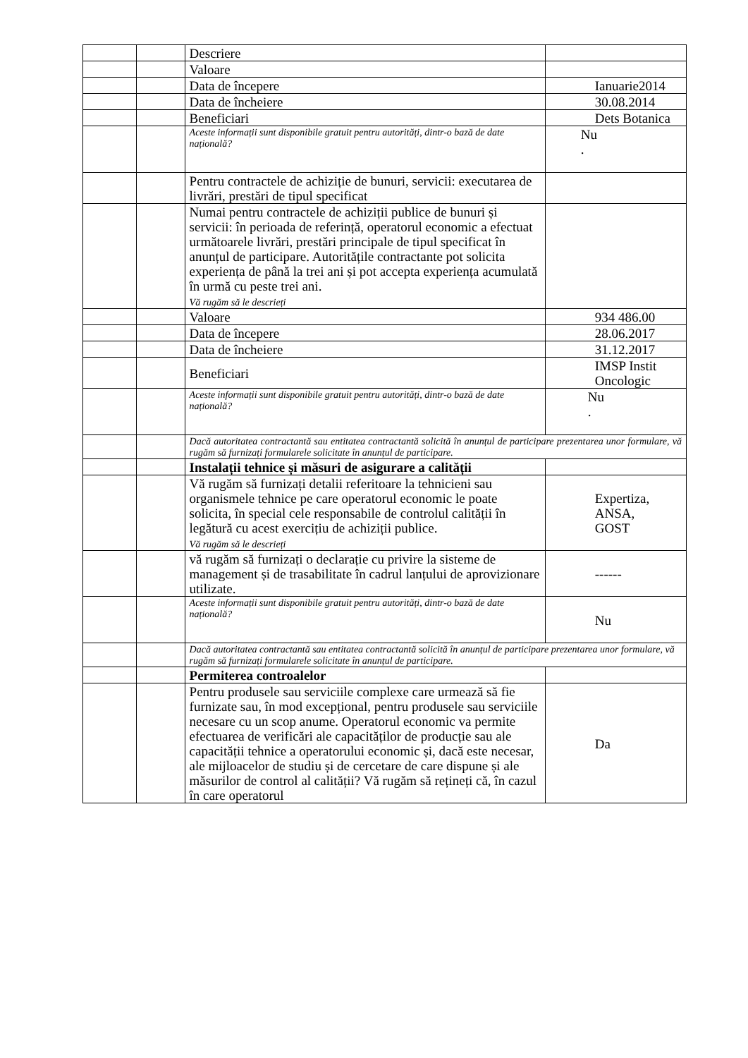| | | Descriere | |
| | | Valoare | |
| | | Data de începere | Ianuarie2014 |
| | | Data de încheiere | 30.08.2014 |
| | | Beneficiari | Dets Botanica |
| | | Aceste informații sunt disponibile gratuit pentru autorități, dintr-o bază de date națională? | Nu . |
| | | Pentru contractele de achiziție de bunuri, servicii: executarea de livrări, prestări de tipul specificat | |
| | | Numai pentru contractele de achiziții publice de bunuri și servicii: în perioada de referință, operatorul economic a efectuat următoarele livrări, prestări principale de tipul specificat în anunțul de participare. Autoritățile contractante pot solicita experiența de până la trei ani și pot accepta experiența acumulată în urmă cu peste trei ani. Vă rugăm să le descrieți | |
| | | Valoare | 934 486.00 |
| | | Data de începere | 28.06.2017 |
| | | Data de încheiere | 31.12.2017 |
| | | Beneficiari | IMSP Instit Oncologic |
| | | Aceste informații sunt disponibile gratuit pentru autorități, dintr-o bază de date națională? | Nu . |
| | | Dacă autoritatea contractantă sau entitatea contractantă solicită în anunțul de participare prezentarea unor formulare, vă rugăm să furnizați formularele solicitate în anunțul de participare. | |
| | | Instalații tehnice și măsuri de asigurare a calității | |
| | | Vă rugăm să furnizați detalii referitoare la tehnicieni sau organismele tehnice pe care operatorul economic le poate solicita, în special cele responsabile de controlul calității în legătură cu acest exercițiu de achiziții publice. Vă rugăm să le descrieți | Expertiza, ANSA, GOST |
| | | vă rugăm să furnizați o declarație cu privire la sisteme de management și de trasabilitate în cadrul lanțului de aprovizionare utilizate. | ------ |
| | | Aceste informații sunt disponibile gratuit pentru autorități, dintr-o bază de date națională? | Nu |
| | | Dacă autoritatea contractantă sau entitatea contractantă solicită în anunțul de participare prezentarea unor formulare, vă rugăm să furnizați formularele solicitate în anunțul de participare. | |
| | | Permiterea controalelor | |
| | | Pentru produsele sau serviciile complexe care urmează să fie furnizate sau, în mod excepțional, pentru produsele sau serviciile necesare cu un scop anume. Operatorul economic va permite efectuarea de verificări ale capacităților de producție sau ale capacității tehnice a operatorului economic și, dacă este necesar, ale mijloacelor de studiu și de cercetare de care dispune și ale măsurilor de control al calității? Vă rugăm să rețineți că, în cazul în care operatorul | Da |